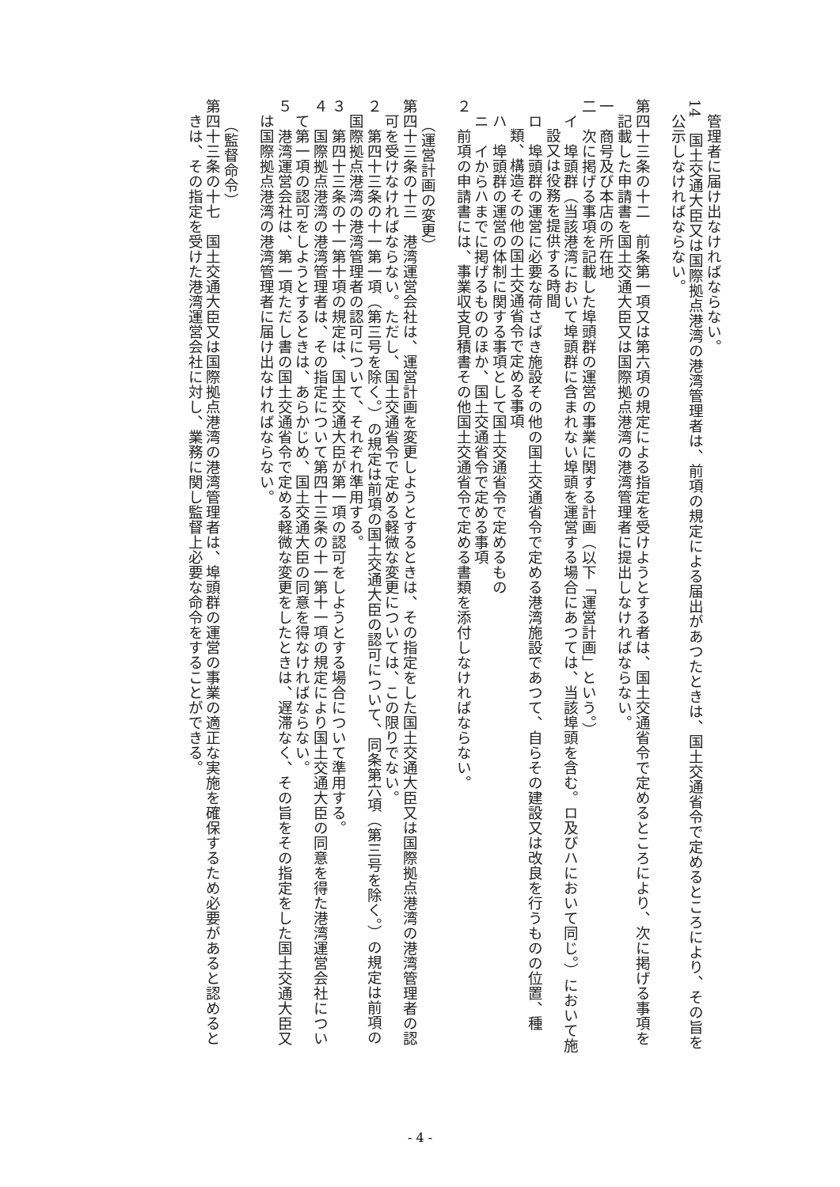管理者に届け出なければならない。
14　国土交通大臣又は国際拠点港湾の港湾管理者は、前項の規定による届出があつたときは、国土交通省令で定めるところにより、その旨を公示しなければならない。
　
第四十三条の十二　前条第一項又は第六項の規定による指定を受けようとする者は、国土交通省令で定めるところにより、次に掲げる事項を記載した申請書を国土交通大臣又は国際拠点港湾の港湾管理者に提出しなければならない。
一　商号及び本店の所在地
二　次に掲げる事項を記載した埠頭群の運営の事業に関する計画（以下「運営計画」という。）
イ　埠頭群（当該港湾において埠頭群に含まれない埠頭を運営する場合にあつては、当該埠頭を含む。ロ及びハにおいて同じ。）において施設又は役務を提供する時間
ロ　埠頭群の運営に必要な荷さばき施設その他の国土交通省令で定める港湾施設であつて、自らその建設又は改良を行うものの位置、種類、構造その他の国土交通省令で定める事項
ハ　埠頭群の運営の体制に関する事項として国土交通省令で定めるもの
ニ　イからハまでに掲げるもののほか、国土交通省令で定める事項
２　前項の申請書には、事業収支見積書その他国土交通省令で定める書類を添付しなければならない。
　
（運営計画の変更）
第四十三条の十三　港湾運営会社は、運営計画を変更しようとするときは、その指定をした国土交通大臣又は国際拠点港湾の港湾管理者の認可を受けなければならない。ただし、国土交通省令で定める軽微な変更については、この限りでない。
２　第四十三条の十一第一項（第三号を除く。）の規定は前項の国土交通大臣の認可について、同条第六項（第三号を除く。）の規定は前項の国際拠点港湾の港湾管理者の認可について、それぞれ準用する。
３　第四十三条の十一第十項の規定は、国土交通大臣が第一項の認可をしようとする場合について準用する。
４　国際拠点港湾の港湾管理者は、その指定について第四十三条の十一第十一項の規定により国土交通大臣の同意を得た港湾運営会社について第一項の認可をしようとするときは、あらかじめ、国土交通大臣の同意を得なければならない。
５　港湾運営会社は、第一項ただし書の国土交通省令で定める軽微な変更をしたときは、遅滞なく、その旨をその指定をした国土交通大臣又は国際拠点港湾の港湾管理者に届け出なければならない。
　
（監督命令）
第四十三条の十七　国土交通大臣又は国際拠点港湾の港湾管理者は、埠頭群の運営の事業の適正な実施を確保するため必要があると認めるときは、その指定を受けた港湾運営会社に対し、業務に関し監督上必要な命令をすることができる。
- 4 -